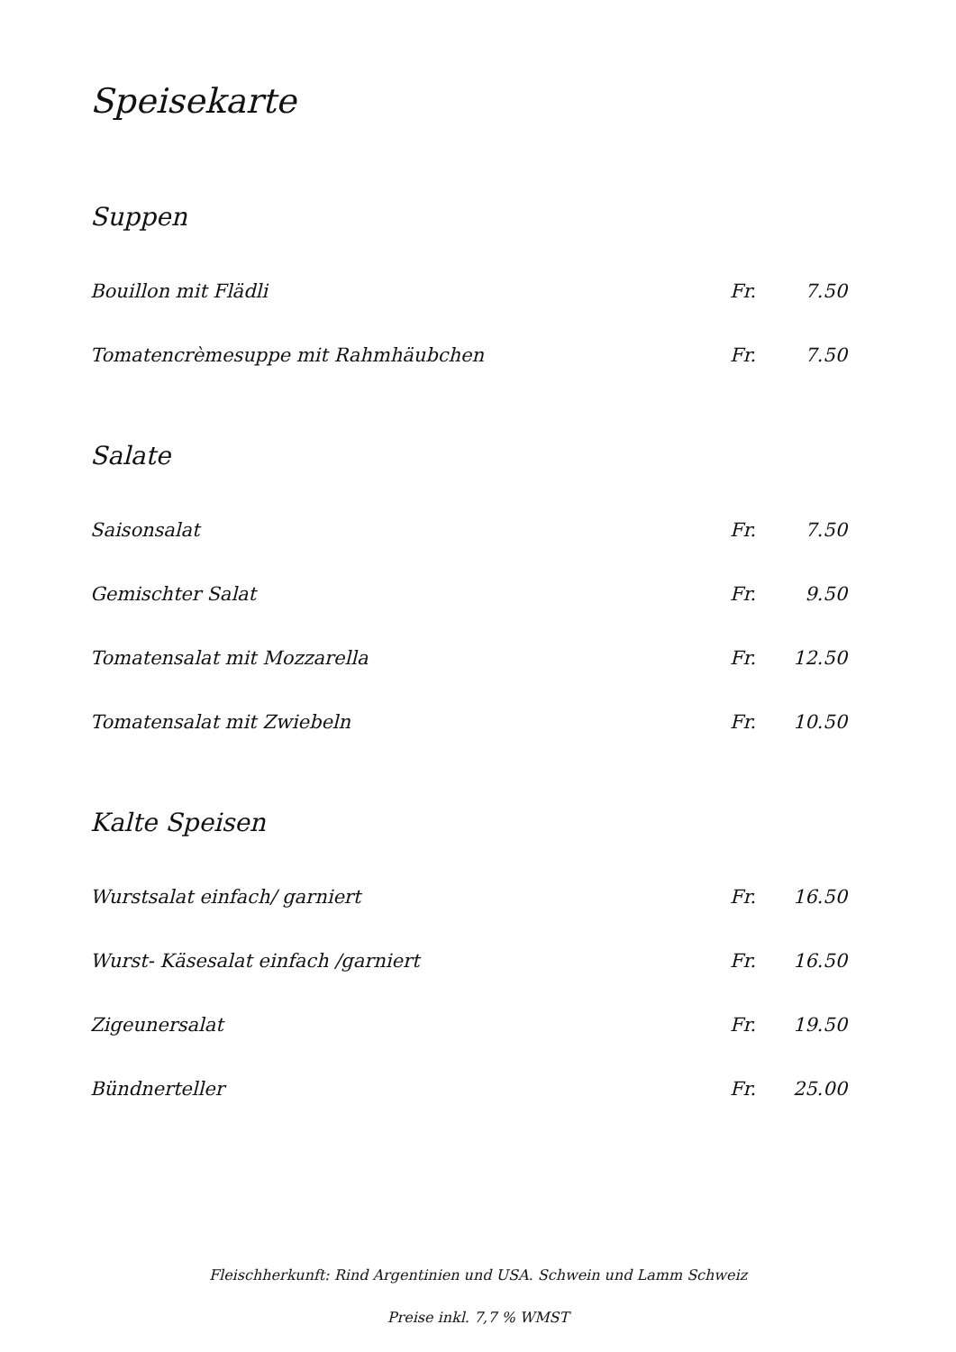Speisekarte
Suppen
| Bouillon mit Flädli | Fr. | 7.50 |
| Tomatencrèmesuppe mit Rahmhäubchen | Fr. | 7.50 |
Salate
| Saisonsalat | Fr. | 7.50 |
| Gemischter Salat | Fr. | 9.50 |
| Tomatensalat mit Mozzarella | Fr. | 12.50 |
| Tomatensalat mit Zwiebeln | Fr. | 10.50 |
Kalte Speisen
| Wurstsalat einfach/ garniert | Fr. | 16.50 |
| Wurst- Käsesalat einfach /garniert | Fr. | 16.50 |
| Zigeunersalat | Fr. | 19.50 |
| Bündnerteller | Fr. | 25.00 |
Fleischherkunft: Rind Argentinien und USA. Schwein und Lamm Schweiz
Preise inkl. 7,7 % WMST